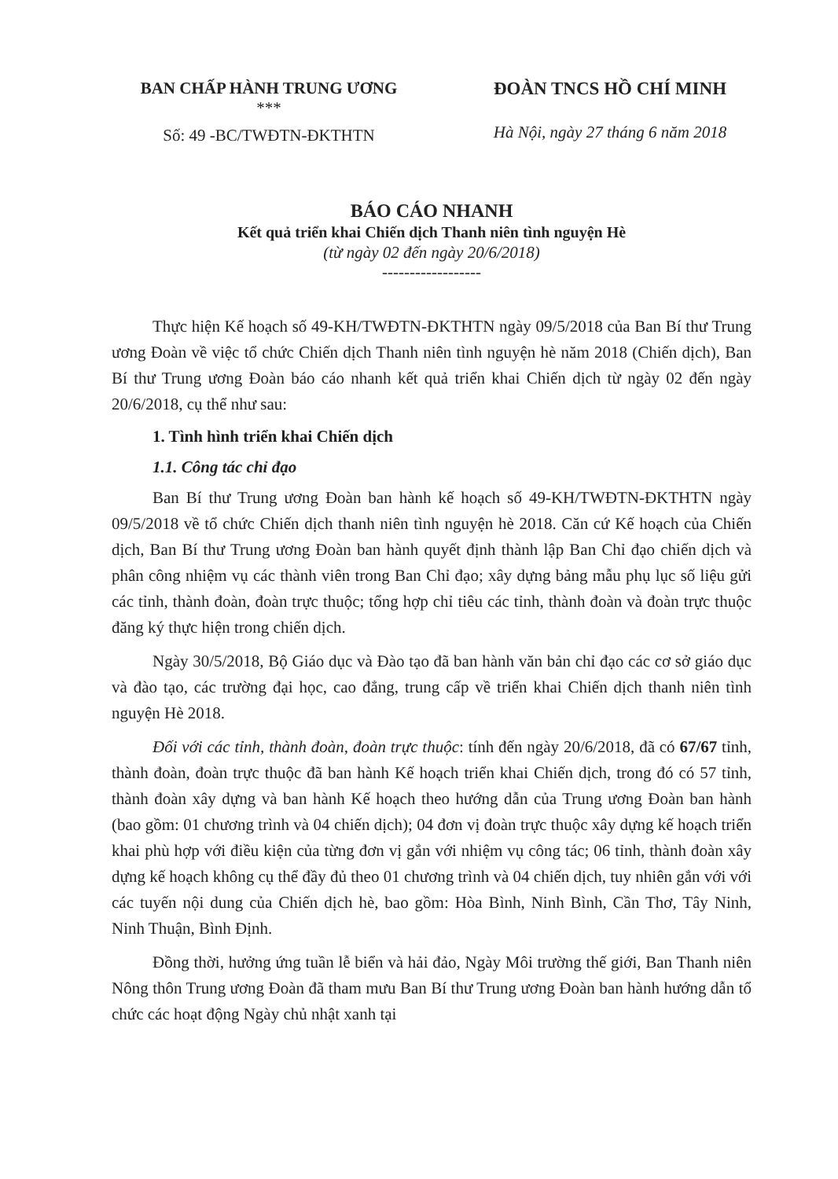BAN CHẤP HÀNH TRUNG ƯƠNG
***
Số: 49 -BC/TWĐTN-ĐKTHTN
ĐOÀN TNCS HỒ CHÍ MINH
Hà Nội, ngày 27 tháng 6 năm 2018
BÁO CÁO NHANH
Kết quả triển khai Chiến dịch Thanh niên tình nguyện Hè
(từ ngày 02 đến ngày 20/6/2018)
------------------
Thực hiện Kế hoạch số 49-KH/TWĐTN-ĐKTHTN ngày 09/5/2018 của Ban Bí thư Trung ương Đoàn về việc tổ chức Chiến dịch Thanh niên tình nguyện hè năm 2018 (Chiến dịch), Ban Bí thư Trung ương Đoàn báo cáo nhanh kết quả triển khai Chiến dịch từ ngày 02 đến ngày 20/6/2018, cụ thể như sau:
1. Tình hình triển khai Chiến dịch
1.1. Công tác chỉ đạo
Ban Bí thư Trung ương Đoàn ban hành kế hoạch số 49-KH/TWĐTN-ĐKTHTN ngày 09/5/2018 về tổ chức Chiến dịch thanh niên tình nguyện hè 2018. Căn cứ Kế hoạch của Chiến dịch, Ban Bí thư Trung ương Đoàn ban hành quyết định thành lập Ban Chỉ đạo chiến dịch và phân công nhiệm vụ các thành viên trong Ban Chỉ đạo; xây dựng bảng mẫu phụ lục số liệu gửi các tỉnh, thành đoàn, đoàn trực thuộc; tổng hợp chỉ tiêu các tỉnh, thành đoàn và đoàn trực thuộc đăng ký thực hiện trong chiến dịch.
Ngày 30/5/2018, Bộ Giáo dục và Đào tạo đã ban hành văn bản chỉ đạo các cơ sở giáo dục và đào tạo, các trường đại học, cao đẳng, trung cấp về triển khai Chiến dịch thanh niên tình nguyện Hè 2018.
Đối với các tỉnh, thành đoàn, đoàn trực thuộc: tính đến ngày 20/6/2018, đã có 67/67 tỉnh, thành đoàn, đoàn trực thuộc đã ban hành Kế hoạch triển khai Chiến dịch, trong đó có 57 tỉnh, thành đoàn xây dựng và ban hành Kế hoạch theo hướng dẫn của Trung ương Đoàn ban hành (bao gồm: 01 chương trình và 04 chiến dịch); 04 đơn vị đoàn trực thuộc xây dựng kế hoạch triển khai phù hợp với điều kiện của từng đơn vị gắn với nhiệm vụ công tác; 06 tỉnh, thành đoàn xây dựng kế hoạch không cụ thể đầy đủ theo 01 chương trình và 04 chiến dịch, tuy nhiên gắn với với các tuyến nội dung của Chiến dịch hè, bao gồm: Hòa Bình, Ninh Bình, Cần Thơ, Tây Ninh, Ninh Thuận, Bình Định.
Đồng thời, hưởng ứng tuần lễ biển và hải đảo, Ngày Môi trường thế giới, Ban Thanh niên Nông thôn Trung ương Đoàn đã tham mưu Ban Bí thư Trung ương Đoàn ban hành hướng dẫn tổ chức các hoạt động Ngày chủ nhật xanh tại